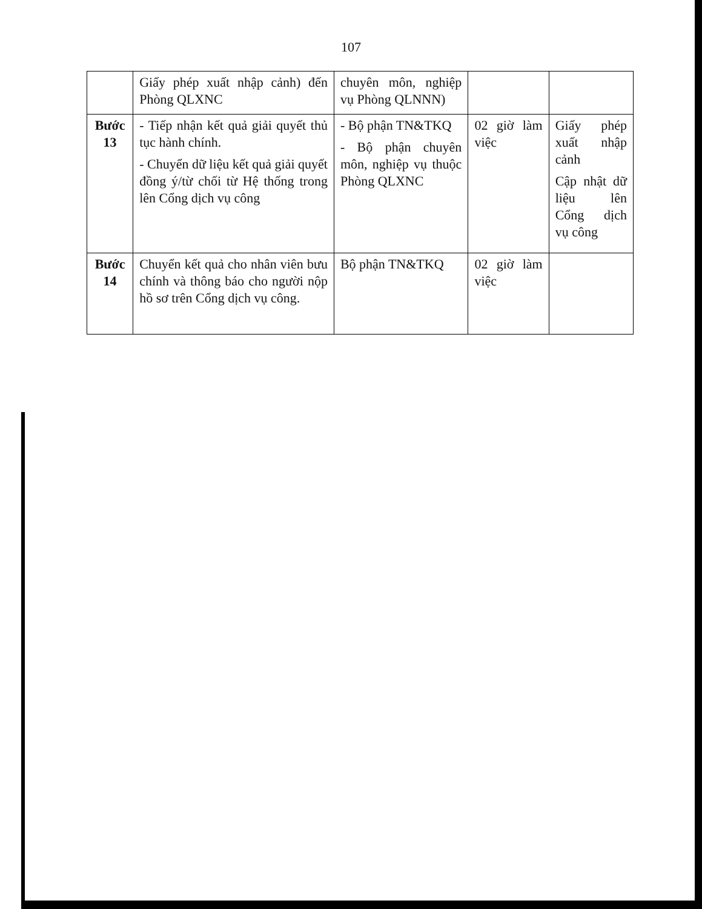107
| | Giấy phép xuất nhập cảnh) đến Phòng QLXNC | chuyên môn, nghiệp vụ Phòng QLNNN) | | |
| Bước 13 | - Tiếp nhận kết quả giải quyết thủ tục hành chính. - Chuyển dữ liệu kết quả giải quyết đồng ý/từ chối từ Hệ thống trong lên Cổng dịch vụ công | - Bộ phận TN&TKQ - Bộ phận chuyên môn, nghiệp vụ thuộc Phòng QLXNC | 02 giờ làm việc | Giấy phép xuất nhập cảnh Cập nhật dữ liệu lên Cổng dịch vụ công |
| Bước 14 | Chuyển kết quả cho nhân viên bưu chính và thông báo cho người nộp hồ sơ trên Cổng dịch vụ công. | Bộ phận TN&TKQ | 02 giờ làm việc | |